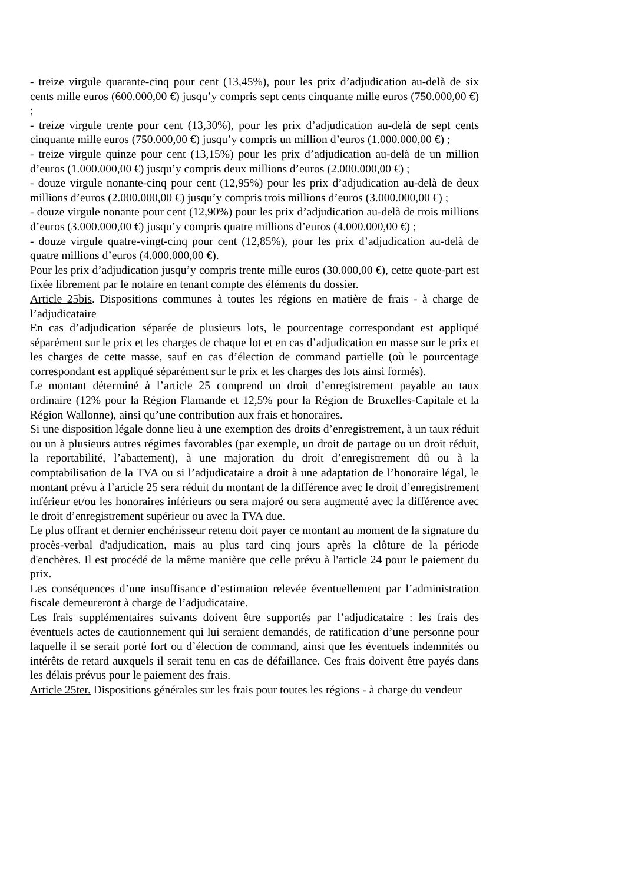- treize virgule quarante-cinq pour cent (13,45%), pour les prix d’adjudication au-delà de six cents mille euros (600.000,00 €) jusqu’y compris sept cents cinquante mille euros (750.000,00 €) ;
- treize virgule trente pour cent (13,30%), pour les prix d’adjudication au-delà de sept cents cinquante mille euros (750.000,00 €) jusqu’y compris un million d’euros (1.000.000,00 €) ;
- treize virgule quinze pour cent (13,15%) pour les prix d’adjudication au-delà de un million d’euros (1.000.000,00 €) jusqu’y compris deux millions d’euros (2.000.000,00 €) ;
- douze virgule nonante-cinq pour cent (12,95%) pour les prix d’adjudication au-delà de deux millions d’euros (2.000.000,00 €) jusqu’y compris trois millions d’euros (3.000.000,00 €) ;
- douze virgule nonante pour cent (12,90%) pour les prix d’adjudication au-delà de trois millions d’euros (3.000.000,00 €) jusqu’y compris quatre millions d’euros (4.000.000,00 €) ;
- douze virgule quatre-vingt-cinq pour cent (12,85%), pour les prix d’adjudication au-delà de quatre millions d’euros (4.000.000,00 €).
Pour les prix d’adjudication jusqu’y compris trente mille euros (30.000,00 €), cette quote-part est fixée librement par le notaire en tenant compte des éléments du dossier.
Article 25bis. Dispositions communes à toutes les régions en matière de frais - à charge de l’adjudicataire
En cas d’adjudication séparée de plusieurs lots, le pourcentage correspondant est appliqué séparément sur le prix et les charges de chaque lot et en cas d’adjudication en masse sur le prix et les charges de cette masse, sauf en cas d’élection de command partielle (où le pourcentage correspondant est appliqué séparément sur le prix et les charges des lots ainsi formés).
Le montant déterminé à l’article 25 comprend un droit d’enregistrement payable au taux ordinaire (12% pour la Région Flamande et 12,5% pour la Région de Bruxelles-Capitale et la Région Wallonne), ainsi qu’une contribution aux frais et honoraires.
Si une disposition légale donne lieu à une exemption des droits d’enregistrement, à un taux réduit ou un à plusieurs autres régimes favorables (par exemple, un droit de partage ou un droit réduit, la reportabilité, l’abattement), à une majoration du droit d’enregistrement dû ou à la comptabilisation de la TVA ou si l’adjudicataire a droit à une adaptation de l’honoraire légal, le montant prévu à l’article 25 sera réduit du montant de la différence avec le droit d’enregistrement inférieur et/ou les honoraires inférieurs ou sera majoré ou sera augmenté avec la différence avec le droit d’enregistrement supérieur ou avec la TVA due.
Le plus offrant et dernier enchérisseur retenu doit payer ce montant au moment de la signature du procès-verbal d'adjudication, mais au plus tard cinq jours après la clôture de la période d'enchères. Il est procédé de la même manière que celle prévu à l'article 24 pour le paiement du prix.
Les conséquences d’une insuffisance d’estimation relevée éventuellement par l’administration fiscale demeureront à charge de l’adjudicataire.
Les frais supplémentaires suivants doivent être supportés par l’adjudicataire : les frais des éventuels actes de cautionnement qui lui seraient demandés, de ratification d’une personne pour laquelle il se serait porté fort ou d’élection de command, ainsi que les éventuels indemnités ou intérêts de retard auxquels il serait tenu en cas de défaillance. Ces frais doivent être payés dans les délais prévus pour le paiement des frais.
Article 25ter. Dispositions générales sur les frais pour toutes les régions - à charge du vendeur